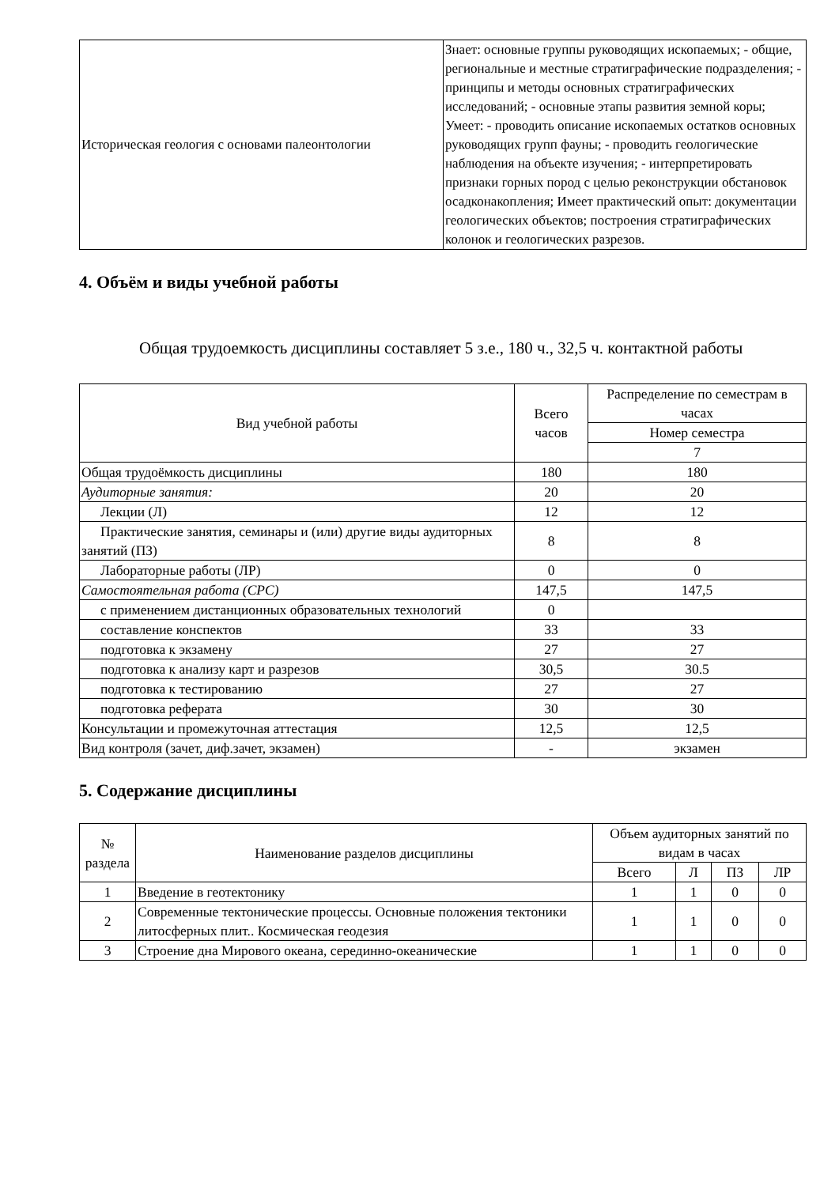| Историческая геология с основами палеонтологии | Знает: основные группы руководящих ископаемых; - общие, региональные и местные стратиграфические подразделения; - принципы и методы основных стратиграфических исследований; - основные этапы развития земной коры; Умеет: - проводить описание ископаемых остатков основных руководящих групп фауны; - проводить геологические наблюдения на объекте изучения; - интерпретировать признаки горных пород с целью реконструкции обстановок осадконакопления; Имеет практический опыт: документации геологических объектов; построения стратиграфических колонок и геологических разрезов. |
4. Объём и виды учебной работы
Общая трудоемкость дисциплины составляет 5 з.е., 180 ч., 32,5 ч. контактной работы
| Вид учебной работы | Всего часов | Распределение по семестрам в часах |
| --- | --- | --- |
| | | Номер семестра |
| | | 7 |
| Общая трудоёмкость дисциплины | 180 | 180 |
| Аудиторные занятия: | 20 | 20 |
| Лекции (Л) | 12 | 12 |
| Практические занятия, семинары и (или) другие виды аудиторных занятий (ПЗ) | 8 | 8 |
| Лабораторные работы (ЛР) | 0 | 0 |
| Самостоятельная работа (СРС) | 147,5 | 147,5 |
| с применением дистанционных образовательных технологий | 0 | |
| составление конспектов | 33 | 33 |
| подготовка к экзамену | 27 | 27 |
| подготовка к анализу карт и разрезов | 30,5 | 30.5 |
| подготовка к тестированию | 27 | 27 |
| подготовка реферата | 30 | 30 |
| Консультации и промежуточная аттестация | 12,5 | 12,5 |
| Вид контроля (зачет, диф.зачет, экзамен) | - | экзамен |
5. Содержание дисциплины
| № раздела | Наименование разделов дисциплины | Объем аудиторных занятий по видам в часах | | | |
| --- | --- | --- | --- | --- | --- |
| | | Всего | Л | ПЗ | ЛР |
| 1 | Введение в геотектонику | 1 | 1 | 0 | 0 |
| 2 | Современные тектонические процессы. Основные положения тектоники литосферных плит.. Космическая геодезия | 1 | 1 | 0 | 0 |
| 3 | Строение дна Мирового океана, серединно-океанические | 1 | 1 | 0 | 0 |